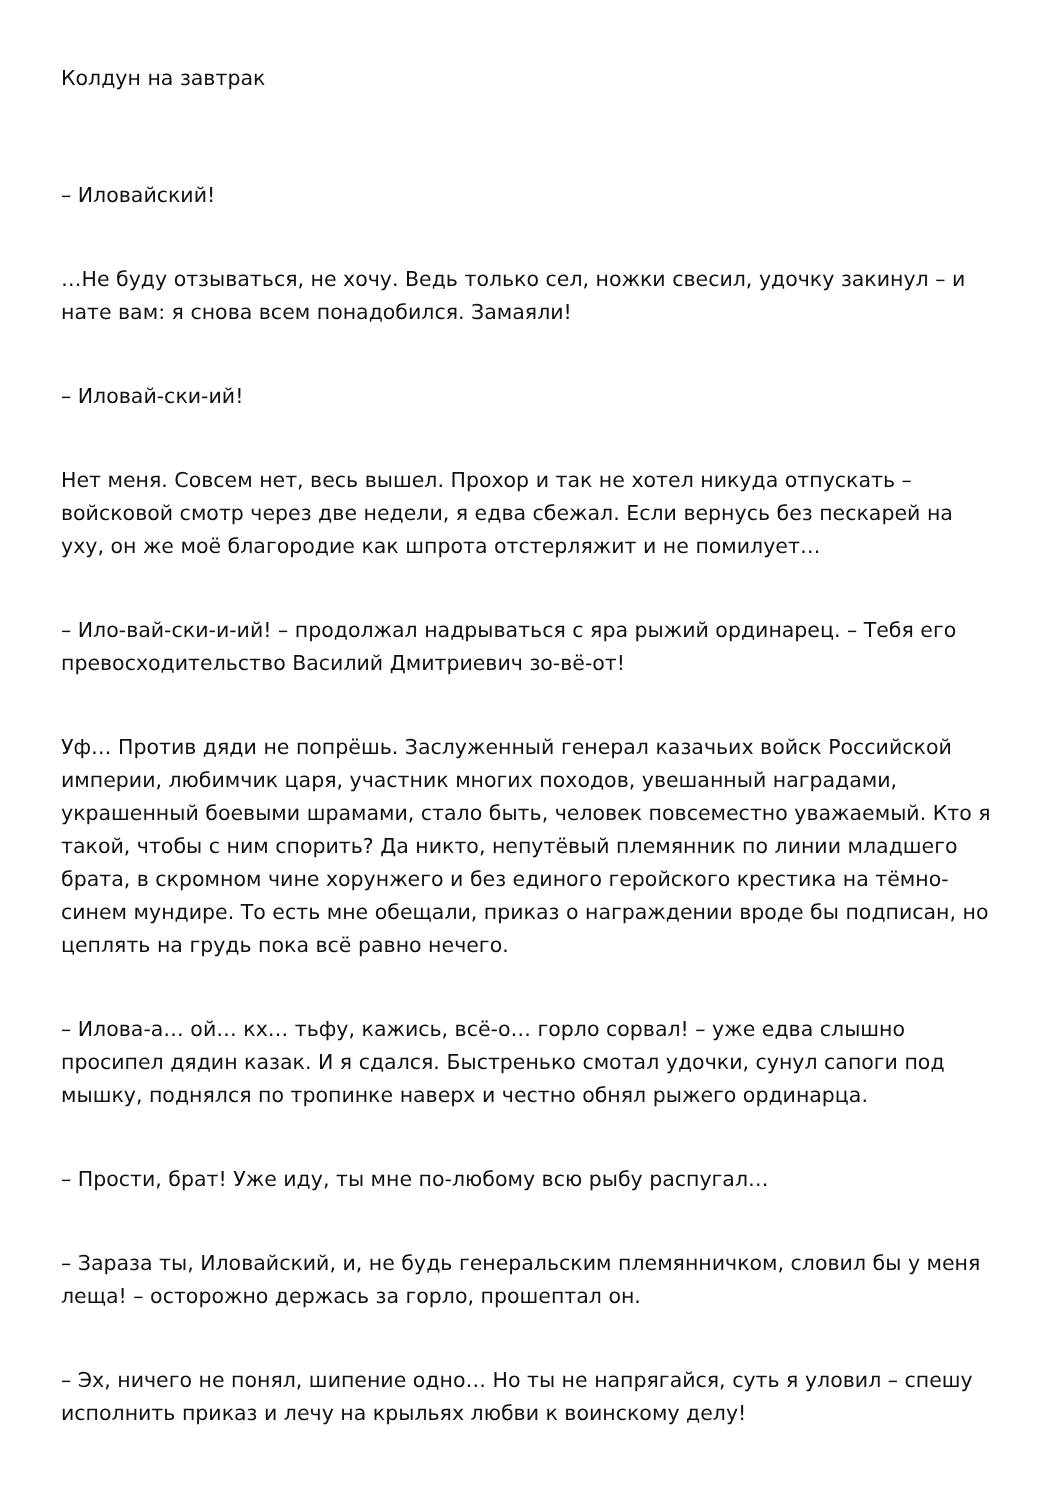Колдун на завтрак
– Иловайский!
…Не буду отзываться, не хочу. Ведь только сел, ножки свесил, удочку закинул – и нате вам: я снова всем понадобился. Замаяли!
– Иловай-ски-ий!
Нет меня. Совсем нет, весь вышел. Прохор и так не хотел никуда отпускать – войсковой смотр через две недели, я едва сбежал. Если вернусь без пескарей на уху, он же моё благородие как шпрота отстерляжит и не помилует…
– Ило-вай-ски-и-ий! – продолжал надрываться с яра рыжий ординарец. – Тебя его превосходительство Василий Дмитриевич зо-вё-от!
Уф… Против дяди не попрёшь. Заслуженный генерал казачьих войск Российской империи, любимчик царя, участник многих походов, увешанный наградами, украшенный боевыми шрамами, стало быть, человек повсеместно уважаемый. Кто я такой, чтобы с ним спорить? Да никто, непутёвый племянник по линии младшего брата, в скромном чине хорунжего и без единого геройского крестика на тёмно-синем мундире. То есть мне обещали, приказ о награждении вроде бы подписан, но цеплять на грудь пока всё равно нечего.
– Илова-а… ой… кх… тьфу, кажись, всё-о… горло сорвал! – уже едва слышно просипел дядин казак. И я сдался. Быстренько смотал удочки, сунул сапоги под мышку, поднялся по тропинке наверх и честно обнял рыжего ординарца.
– Прости, брат! Уже иду, ты мне по-любому всю рыбу распугал…
– Зараза ты, Иловайский, и, не будь генеральским племянничком, словил бы у меня леща! – осторожно держась за горло, прошептал он.
– Эх, ничего не понял, шипение одно… Но ты не напрягайся, суть я уловил – спешу исполнить приказ и лечу на крыльях любви к воинскому делу!